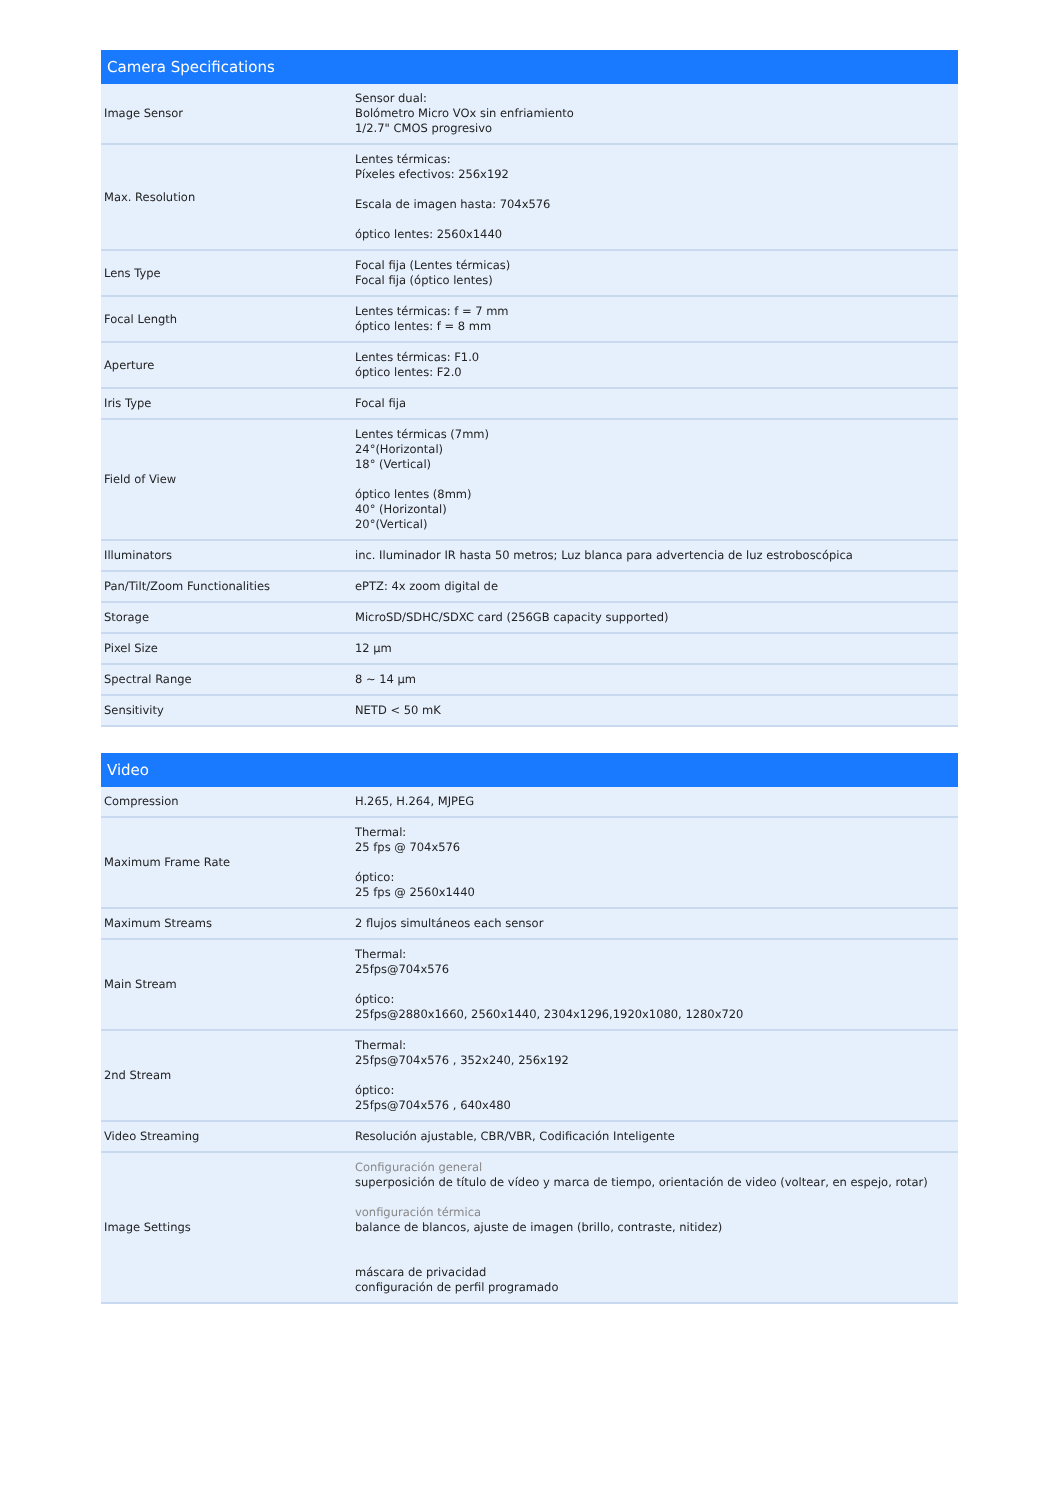| Camera Specifications | |
| --- | --- |
| Image Sensor | Sensor dual: Bolómetro Micro VOx sin enfriamiento 1/2.7" CMOS progresivo |
| Max. Resolution | Lentes térmicas: Píxeles efectivos: 256x192 Escala de imagen hasta: 704x576 óptico lentes: 2560x1440 |
| Lens Type | Focal fija (Lentes térmicas) Focal fija (óptico lentes) |
| Focal Length | Lentes térmicas: f = 7 mm óptico lentes: f = 8 mm |
| Aperture | Lentes térmicas: F1.0 óptico lentes: F2.0 |
| Iris Type | Focal fija |
| Field of View | Lentes térmicas (7mm) 24°(Horizontal) 18° (Vertical) óptico lentes (8mm) 40° (Horizontal) 20°(Vertical) |
| Illuminators | inc. Iluminador IR hasta 50 metros; Luz blanca para advertencia de luz estroboscópica |
| Pan/Tilt/Zoom Functionalities | ePTZ: 4x zoom digital de |
| Storage | MicroSD/SDHC/SDXC card (256GB capacity supported) |
| Pixel Size | 12 μm |
| Spectral Range | 8 ~ 14 μm |
| Sensitivity | NETD < 50 mK |
| Video | |
| --- | --- |
| Compression | H.265, H.264, MJPEG |
| Maximum Frame Rate | Thermal: 25 fps @ 704x576 óptico: 25 fps @ 2560x1440 |
| Maximum Streams | 2 flujos simultáneos each sensor |
| Main Stream | Thermal: 25fps@704x576 óptico: 25fps@2880x1660, 2560x1440, 2304x1296,1920x1080, 1280x720 |
| 2nd Stream | Thermal: 25fps@704x576 , 352x240, 256x192 óptico: 25fps@704x576 , 640x480 |
| Video Streaming | Resolución ajustable, CBR/VBR, Codificación Inteligente |
| Image Settings | Configuración general superposición de título de vídeo y marca de tiempo, orientación de video (voltear, en espejo, rotar) vonfiguración térmica balance de blancos, ajuste de imagen (brillo, contraste, nitidez) máscara de privacidad configuración de perfil programado |